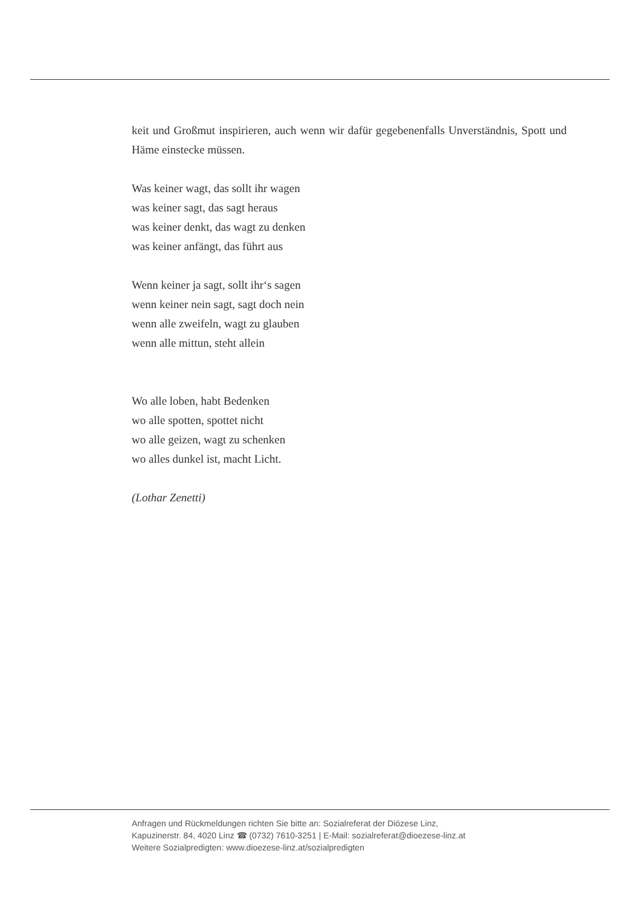keit und Großmut inspirieren, auch wenn wir dafür gegebenenfalls Unverständnis, Spott und Häme einstecke müssen.
Was keiner wagt, das sollt ihr wagen
was keiner sagt, das sagt heraus
was keiner denkt, das wagt zu denken
was keiner anfängt, das führt aus
Wenn keiner ja sagt, sollt ihr‘s sagen
wenn keiner nein sagt, sagt doch nein
wenn alle zweifeln, wagt zu glauben
wenn alle mittun, steht allein
Wo alle loben, habt Bedenken
wo alle spotten, spottet nicht
wo alle geizen, wagt zu schenken
wo alles dunkel ist, macht Licht.
(Lothar Zenetti)
Anfragen und Rückmeldungen richten Sie bitte an: Sozialreferat der Diözese Linz,
Kapuzinerstr. 84, 4020 Linz ☎ (0732) 7610-3251 | E-Mail: sozialreferat@dioezese-linz.at
Weitere Sozialpredigten: www.dioezese-linz.at/sozialpredigten